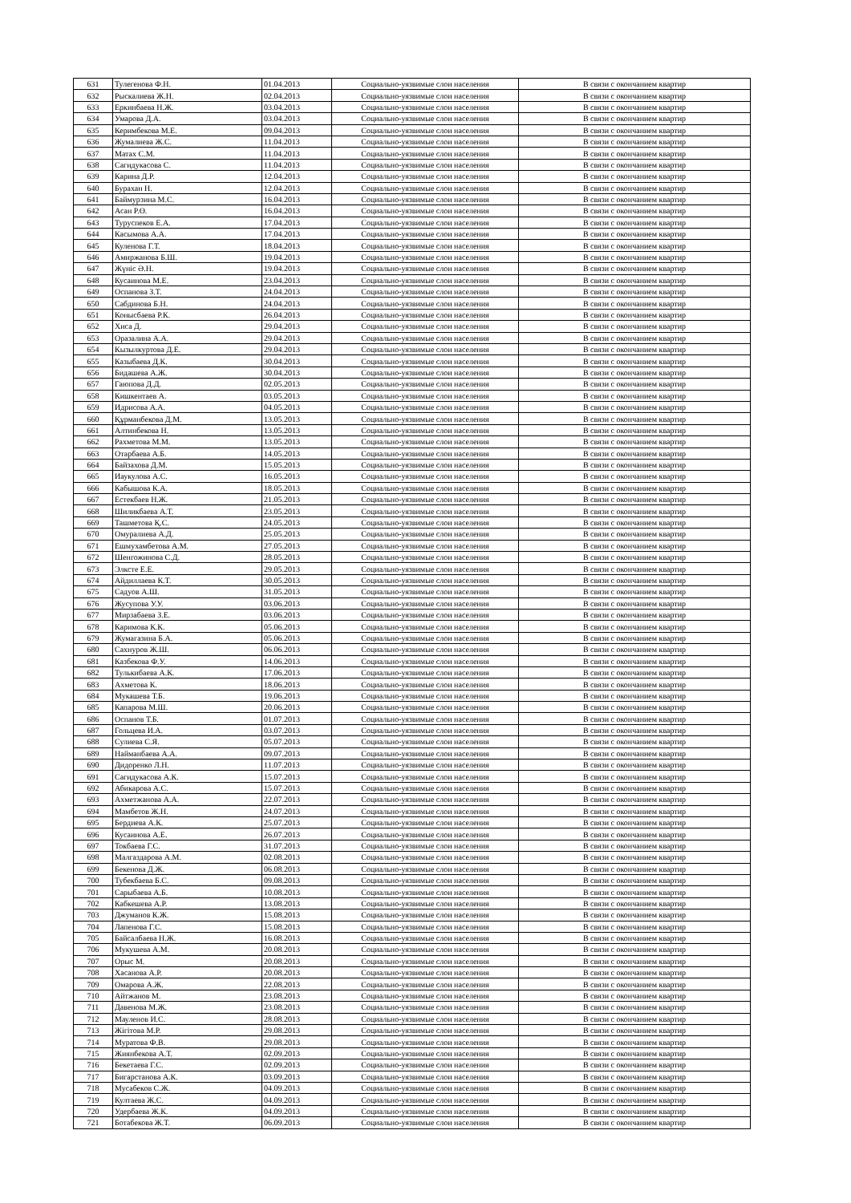| 631 | Тулегенова Ф.Н. | 01.04.2013 | Социально-уязвимые слои населения | В связи с окончанием квартир |
| 632 | Рыскалиева Ж.Н. | 02.04.2013 | Социально-уязвимые слои населения | В связи с окончанием квартир |
| 633 | Еркинбаева Н.Ж. | 03.04.2013 | Социально-уязвимые слои населения | В связи с окончанием квартир |
| 634 | Умарова Д.А. | 03.04.2013 | Социально-уязвимые слои населения | В связи с окончанием квартир |
| 635 | Керимбекова М.Е. | 09.04.2013 | Социально-уязвимые слои населения | В связи с окончанием квартир |
| 636 | Жумалиева Ж.С. | 11.04.2013 | Социально-уязвимые слои населения | В связи с окончанием квартир |
| 637 | Матах С.М. | 11.04.2013 | Социально-уязвимые слои населения | В связи с окончанием квартир |
| 638 | Сагидукасова С. | 11.04.2013 | Социально-уязвимые слои населения | В связи с окончанием квартир |
| 639 | Карина Д.Р. | 12.04.2013 | Социально-уязвимые слои населения | В связи с окончанием квартир |
| 640 | Бурахан Н. | 12.04.2013 | Социально-уязвимые слои населения | В связи с окончанием квартир |
| 641 | Баймурзина М.С. | 16.04.2013 | Социально-уязвимые слои населения | В связи с окончанием квартир |
| 642 | Асан Р.Ө. | 16.04.2013 | Социально-уязвимые слои населения | В связи с окончанием квартир |
| 643 | Туруспеков Е.А. | 17.04.2013 | Социально-уязвимые слои населения | В связи с окончанием квартир |
| 644 | Касымова А.А. | 17.04.2013 | Социально-уязвимые слои населения | В связи с окончанием квартир |
| 645 | Куленова Г.Т. | 18.04.2013 | Социально-уязвимые слои населения | В связи с окончанием квартир |
| 646 | Амиржанова Б.Ш. | 19.04.2013 | Социально-уязвимые слои населения | В связи с окончанием квартир |
| 647 | Жүніс Ә.Н. | 19.04.2013 | Социально-уязвимые слои населения | В связи с окончанием квартир |
| 648 | Кусаинова М.Е. | 23.04.2013 | Социально-уязвимые слои населения | В связи с окончанием квартир |
| 649 | Оспанова З.Т. | 24.04.2013 | Социально-уязвимые слои населения | В связи с окончанием квартир |
| 650 | Сабдинова Б.Н. | 24.04.2013 | Социально-уязвимые слои населения | В связи с окончанием квартир |
| 651 | Конысбаева Р.К. | 26.04.2013 | Социально-уязвимые слои населения | В связи с окончанием квартир |
| 652 | Хиса Д. | 29.04.2013 | Социально-уязвимые слои населения | В связи с окончанием квартир |
| 653 | Оразалина А.А. | 29.04.2013 | Социально-уязвимые слои населения | В связи с окончанием квартир |
| 654 | Кызылкуртова Д.Е. | 29.04.2013 | Социально-уязвимые слои населения | В связи с окончанием квартир |
| 655 | Казыбаева Д.К. | 30.04.2013 | Социально-уязвимые слои населения | В связи с окончанием квартир |
| 656 | Бидашева А.Ж. | 30.04.2013 | Социально-уязвимые слои населения | В связи с окончанием квартир |
| 657 | Гаюпова Д.Д. | 02.05.2013 | Социально-уязвимые слои населения | В связи с окончанием квартир |
| 658 | Кишкентаев А. | 03.05.2013 | Социально-уязвимые слои населения | В связи с окончанием квартир |
| 659 | Идрисова А.А. | 04.05.2013 | Социально-уязвимые слои населения | В связи с окончанием квартир |
| 660 | Құрманбекова Д.М. | 13.05.2013 | Социально-уязвимые слои населения | В связи с окончанием квартир |
| 661 | Алтинбекова Н. | 13.05.2013 | Социально-уязвимые слои населения | В связи с окончанием квартир |
| 662 | Рахметова М.М. | 13.05.2013 | Социально-уязвимые слои населения | В связи с окончанием квартир |
| 663 | Отарбаева А.Б. | 14.05.2013 | Социально-уязвимые слои населения | В связи с окончанием квартир |
| 664 | Байзахова Д.М. | 15.05.2013 | Социально-уязвимые слои населения | В связи с окончанием квартир |
| 665 | Иаукулова А.С. | 16.05.2013 | Социально-уязвимые слои населения | В связи с окончанием квартир |
| 666 | Кабышова К.А. | 18.05.2013 | Социально-уязвимые слои населения | В связи с окончанием квартир |
| 667 | Естекбаев Н.Ж. | 21.05.2013 | Социально-уязвимые слои населения | В связи с окончанием квартир |
| 668 | Шиликбаева А.Т. | 23.05.2013 | Социально-уязвимые слои населения | В связи с окончанием квартир |
| 669 | Ташметова Қ.С. | 24.05.2013 | Социально-уязвимые слои населения | В связи с окончанием квартир |
| 670 | Омуралиева А.Д. | 25.05.2013 | Социально-уязвимые слои населения | В связи с окончанием квартир |
| 671 | Ешмухамбетова А.М. | 27.05.2013 | Социально-уязвимые слои населения | В связи с окончанием квартир |
| 672 | Шенгожинова С.Д. | 28.05.2013 | Социально-уязвимые слои населения | В связи с окончанием квартир |
| 673 | Элксте Е.Е. | 29.05.2013 | Социально-уязвимые слои населения | В связи с окончанием квартир |
| 674 | Айдиллаева К.Т. | 30.05.2013 | Социально-уязвимые слои населения | В связи с окончанием квартир |
| 675 | Садуов А.Ш. | 31.05.2013 | Социально-уязвимые слои населения | В связи с окончанием квартир |
| 676 | Жусупова У.У. | 03.06.2013 | Социально-уязвимые слои населения | В связи с окончанием квартир |
| 677 | Мирзабаева З.Е. | 03.06.2013 | Социально-уязвимые слои населения | В связи с окончанием квартир |
| 678 | Каримова К.К. | 05.06.2013 | Социально-уязвимые слои населения | В связи с окончанием квартир |
| 679 | Жумагазина Б.А. | 05.06.2013 | Социально-уязвимые слои населения | В связи с окончанием квартир |
| 680 | Сахнуров Ж.Ш. | 06.06.2013 | Социально-уязвимые слои населения | В связи с окончанием квартир |
| 681 | Казбекова Ф.У. | 14.06.2013 | Социально-уязвимые слои населения | В связи с окончанием квартир |
| 682 | Тулькибаева А.К. | 17.06.2013 | Социально-уязвимые слои населения | В связи с окончанием квартир |
| 683 | Ахметова К. | 18.06.2013 | Социально-уязвимые слои населения | В связи с окончанием квартир |
| 684 | Мукашева Т.Б. | 19.06.2013 | Социально-уязвимые слои населения | В связи с окончанием квартир |
| 685 | Капарова М.Ш. | 20.06.2013 | Социально-уязвимые слои населения | В связи с окончанием квартир |
| 686 | Оспанов Т.Б. | 01.07.2013 | Социально-уязвимые слои населения | В связи с окончанием квартир |
| 687 | Гольцева И.А. | 03.07.2013 | Социально-уязвимые слои населения | В связи с окончанием квартир |
| 688 | Сулиева С.Я. | 05.07.2013 | Социально-уязвимые слои населения | В связи с окончанием квартир |
| 689 | Найманбаева А.А. | 09.07.2013 | Социально-уязвимые слои населения | В связи с окончанием квартир |
| 690 | Дидоренко Л.Н. | 11.07.2013 | Социально-уязвимые слои населения | В связи с окончанием квартир |
| 691 | Сагидукасова А.К. | 15.07.2013 | Социально-уязвимые слои населения | В связи с окончанием квартир |
| 692 | Абикарова А.С. | 15.07.2013 | Социально-уязвимые слои населения | В связи с окончанием квартир |
| 693 | Ахметжанова А.А. | 22.07.2013 | Социально-уязвимые слои населения | В связи с окончанием квартир |
| 694 | Мамбетов Ж.Н. | 24.07.2013 | Социально-уязвимые слои населения | В связи с окончанием квартир |
| 695 | Бердиева А.К. | 25.07.2013 | Социально-уязвимые слои населения | В связи с окончанием квартир |
| 696 | Кусаинова А.Е. | 26.07.2013 | Социально-уязвимые слои населения | В связи с окончанием квартир |
| 697 | Токбаева Г.С. | 31.07.2013 | Социально-уязвимые слои населения | В связи с окончанием квартир |
| 698 | Малгаздарова А.М. | 02.08.2013 | Социально-уязвимые слои населения | В связи с окончанием квартир |
| 699 | Бекенова Д.Ж. | 06.08.2013 | Социально-уязвимые слои населения | В связи с окончанием квартир |
| 700 | Тубекбаева Б.С. | 09.08.2013 | Социально-уязвимые слои населения | В связи с окончанием квартир |
| 701 | Сарыбаева А.Б. | 10.08.2013 | Социально-уязвимые слои населения | В связи с окончанием квартир |
| 702 | Кабкешева А.Р. | 13.08.2013 | Социально-уязвимые слои населения | В связи с окончанием квартир |
| 703 | Джуманов К.Ж. | 15.08.2013 | Социально-уязвимые слои населения | В связи с окончанием квартир |
| 704 | Лапенова Г.С. | 15.08.2013 | Социально-уязвимые слои населения | В связи с окончанием квартир |
| 705 | Байсалбаева Н.Ж. | 16.08.2013 | Социально-уязвимые слои населения | В связи с окончанием квартир |
| 706 | Мукушева А.М. | 20.08.2013 | Социально-уязвимые слои населения | В связи с окончанием квартир |
| 707 | Орыс М. | 20.08.2013 | Социально-уязвимые слои населения | В связи с окончанием квартир |
| 708 | Хасанова А.Р. | 20.08.2013 | Социально-уязвимые слои населения | В связи с окончанием квартир |
| 709 | Омарова А.Ж. | 22.08.2013 | Социально-уязвимые слои населения | В связи с окончанием квартир |
| 710 | Айтжанов М. | 23.08.2013 | Социально-уязвимые слои населения | В связи с окончанием квартир |
| 711 | Давенова М.Ж. | 23.08.2013 | Социально-уязвимые слои населения | В связи с окончанием квартир |
| 712 | Мауленов И.С. | 28.08.2013 | Социально-уязвимые слои населения | В связи с окончанием квартир |
| 713 | Жігітова М.Р. | 29.08.2013 | Социально-уязвимые слои населения | В связи с окончанием квартир |
| 714 | Муратова Ф.В. | 29.08.2013 | Социально-уязвимые слои населения | В связи с окончанием квартир |
| 715 | Жиянбекова А.Т. | 02.09.2013 | Социально-уязвимые слои населения | В связи с окончанием квартир |
| 716 | Бекетаева Г.С. | 02.09.2013 | Социально-уязвимые слои населения | В связи с окончанием квартир |
| 717 | Бигарстанова А.К. | 03.09.2013 | Социально-уязвимые слои населения | В связи с окончанием квартир |
| 718 | Мусабеков С.Ж. | 04.09.2013 | Социально-уязвимые слои населения | В связи с окончанием квартир |
| 719 | Култаева Ж.С. | 04.09.2013 | Социально-уязвимые слои населения | В связи с окончанием квартир |
| 720 | Удербаева Ж.К. | 04.09.2013 | Социально-уязвимые слои населения | В связи с окончанием квартир |
| 721 | Ботабекова Ж.Т. | 06.09.2013 | Социально-уязвимые слои населения | В связи с окончанием квартир |